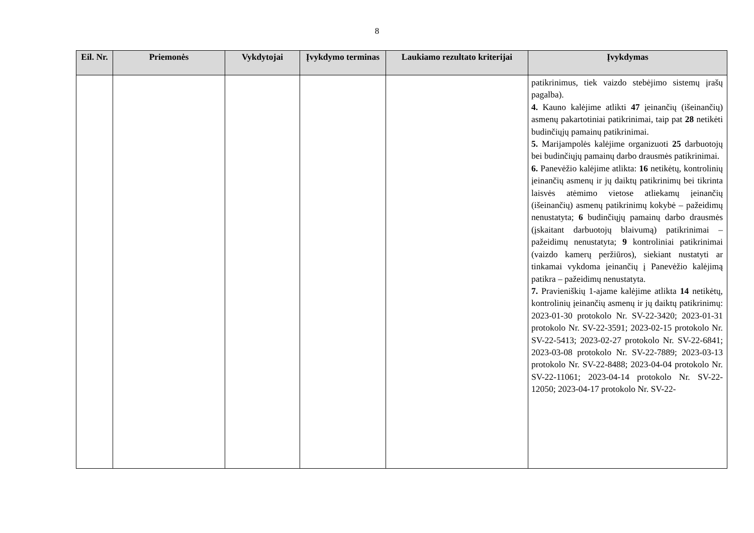8
| Eil. Nr. | Priemonės | Vykdytojai | Įvykdymo terminas | Laukiamo rezultato kriterijai | Įvykdymas |
| --- | --- | --- | --- | --- | --- |
| | | | | | patikrinimus, tiek vaizdo stebėjimo sistemų įrašų pagalba). 4. Kauno kalėjime atlikti 47 įeinančių (išeinančių) asmenų pakartotiniai patikrinimai, taip pat 28 netikėti budinčiųjų pamainų patikrinimai. 5. Marijampolės kalėjime organizuoti 25 darbuotojų bei budinčiųjų pamainų darbo drausmės patikrinimai. 6. Panevėžio kalėjime atlikta: 16 netikėtų, kontrolinių įeinančių asmenų ir jų daiktų patikrinimų bei tikrinta laisvės atėmimo vietose atliekamų įeinančių (išeinančių) asmenų patikrinimų kokybė – pažeidimų nenustatyta; 6 budinčiųjų pamainų darbo drausmės (įskaitant darbuotojų blaivumą) patikrinimai – pažeidimų nenustatyta; 9 kontroliniai patikrinimai (vaizdo kamerų peržiūros), siekiant nustatyti ar tinkamai vykdoma įeinančių į Panevėžio kalėjimą patikra – pažeidimų nenustatyta. 7. Pravieniškių 1-ajame kalėjime atlikta 14 netikėtų, kontrolinių įeinančių asmenų ir jų daiktų patikrinimų: 2023-01-30 protokolo Nr. SV-22-3420; 2023-01-31 protokolo Nr. SV-22-3591; 2023-02-15 protokolo Nr. SV-22-5413; 2023-02-27 protokolo Nr. SV-22-6841; 2023-03-08 protokolo Nr. SV-22-7889; 2023-03-13 protokolo Nr. SV-22-8488; 2023-04-04 protokolo Nr. SV-22-11061; 2023-04-14 protokolo Nr. SV-22-12050; 2023-04-17 protokolo Nr. SV-22- |